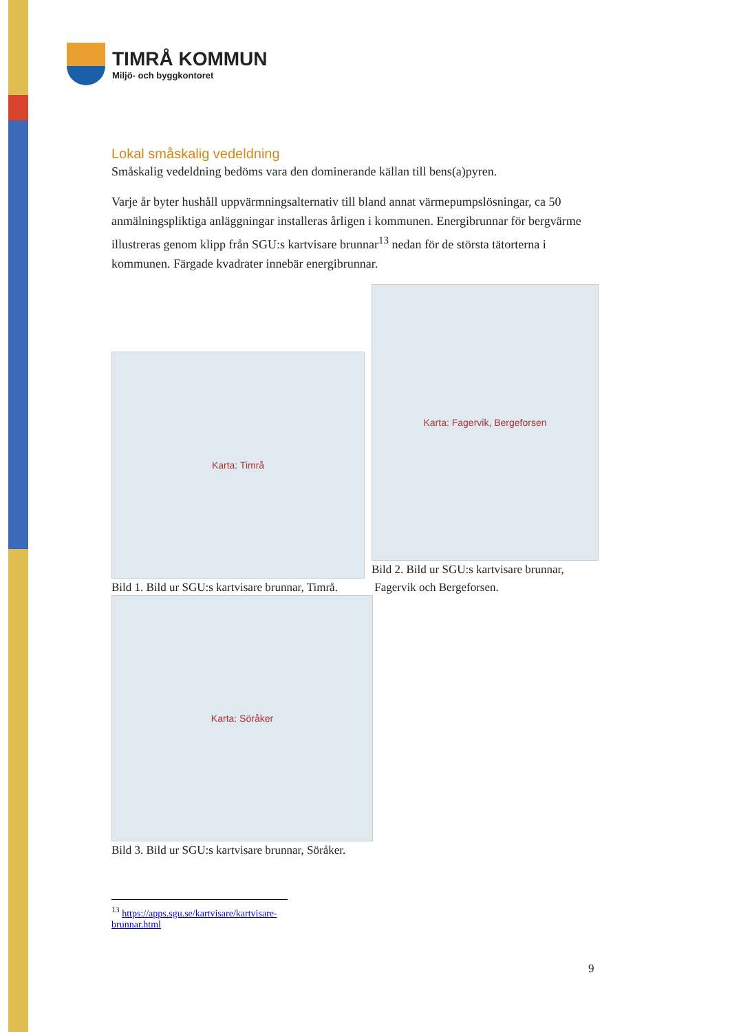TIMRÅ KOMMUN
Miljö- och byggkontoret
Lokal småskalig vedeldning
Småskalig vedeldning bedöms vara den dominerande källan till bens(a)pyren.
Varje år byter hushåll uppvärmningsalternativ till bland annat värmepumpslösningar, ca 50 anmälningspliktiga anläggningar installeras årligen i kommunen. Energibrunnar för bergvärme illustreras genom klipp från SGU:s kartvisare brunnar<sup>13</sup> nedan för de största tätorterna i kommunen. Färgade kvadrater innebär energibrunnar.
Karta: Timrå
Bild 1. Bild ur SGU:s kartvisare brunnar, Timrå.
Karta: Fagervik, Bergeforsen
Bild 2. Bild ur SGU:s kartvisare brunnar,
Fagervik och Bergeforsen.
Karta: Söråker
Bild 3. Bild ur SGU:s kartvisare brunnar, Söråker.
<sup>13</sup> https://apps.sgu.se/kartvisare/kartvisare-brunnar.html
9